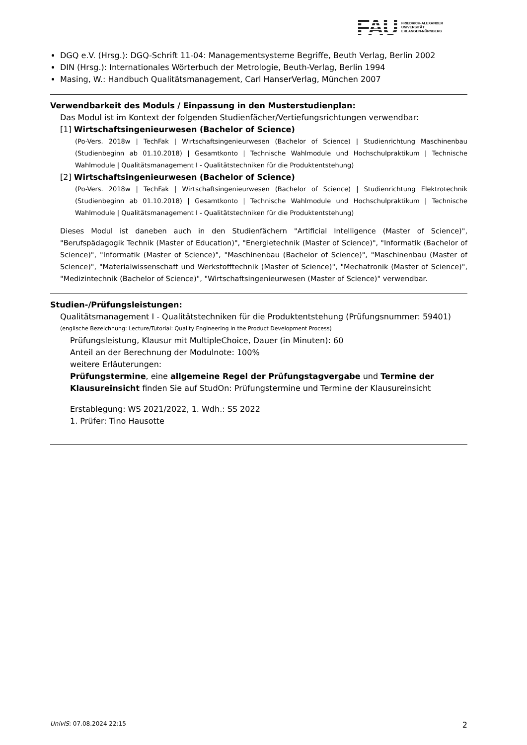FAU FRIEDRICH-ALEXANDER
UNIVERSITÄT
ERLANGEN-NÜRNBERG
DGQ e.V. (Hrsg.): DGQ-Schrift 11-04: Managementsysteme Begriffe, Beuth Verlag, Berlin 2002
DIN (Hrsg.): Internationales Wörterbuch der Metrologie, Beuth-Verlag, Berlin 1994
Masing, W.: Handbuch Qualitätsmanagement, Carl HanserVerlag, München 2007
Verwendbarkeit des Moduls / Einpassung in den Musterstudienplan:
Das Modul ist im Kontext der folgenden Studienfächer/Vertiefungsrichtungen verwendbar:
[1] Wirtschaftsingenieurwesen (Bachelor of Science)
(Po-Vers. 2018w | TechFak | Wirtschaftsingenieurwesen (Bachelor of Science) | Studienrichtung Maschinenbau (Studienbeginn ab 01.10.2018) | Gesamtkonto | Technische Wahlmodule und Hochschulpraktikum | Technische Wahlmodule | Qualitätsmanagement I - Qualitätstechniken für die Produktentstehung)
[2] Wirtschaftsingenieurwesen (Bachelor of Science)
(Po-Vers. 2018w | TechFak | Wirtschaftsingenieurwesen (Bachelor of Science) | Studienrichtung Elektrotechnik (Studienbeginn ab 01.10.2018) | Gesamtkonto | Technische Wahlmodule und Hochschulpraktikum | Technische Wahlmodule | Qualitätsmanagement I - Qualitätstechniken für die Produktentstehung)
Dieses Modul ist daneben auch in den Studienfächern "Artificial Intelligence (Master of Science)", "Berufspädagogik Technik (Master of Education)", "Energietechnik (Master of Science)", "Informatik (Bachelor of Science)", "Informatik (Master of Science)", "Maschinenbau (Bachelor of Science)", "Maschinenbau (Master of Science)", "Materialwissenschaft und Werkstofftechnik (Master of Science)", "Mechatronik (Master of Science)", "Medizintechnik (Bachelor of Science)", "Wirtschaftsingenieurwesen (Master of Science)" verwendbar.
Studien-/Prüfungsleistungen:
Qualitätsmanagement I - Qualitätstechniken für die Produktentstehung (Prüfungsnummer: 59401)
(englische Bezeichnung: Lecture/Tutorial: Quality Engineering in the Product Development Process)
Prüfungsleistung, Klausur mit MultipleChoice, Dauer (in Minuten): 60
Anteil an der Berechnung der Modulnote: 100%
weitere Erläuterungen:
Prüfungstermine, eine allgemeine Regel der Prüfungstagvergabe und Termine der Klausureinsicht finden Sie auf StudOn: Prüfungstermine und Termine der Klausureinsicht
Erstablegung: WS 2021/2022, 1. Wdh.: SS 2022
1. Prüfer: Tino Hausotte
UnivIS: 07.08.2024 22:15 2